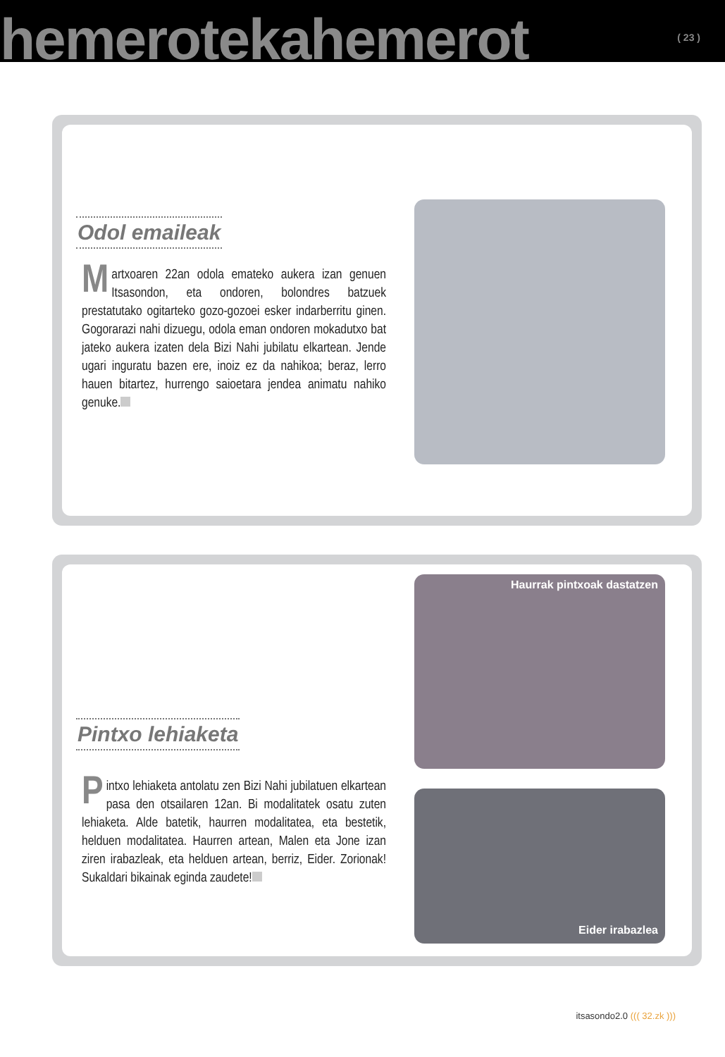hemerotekahemerot ( 23 )
Odol emaileak
Martxoaren 22an odola emateko aukera izan genuen Itsasondon, eta ondoren, bolondres batzuek prestatutako ogitarteko gozo-gozoei esker indarberritu ginen. Gogorarazi nahi dizuegu, odola eman ondoren mokadutxo bat jateko aukera izaten dela Bizi Nahi jubilatu elkartean. Jende ugari inguratu bazen ere, inoiz ez da nahikoa; beraz, lerro hauen bitartez, hurrengo saioetara jendea animatu nahiko genuke.
Pintxo lehiaketa
Pintxo lehiaketa antolatu zen Bizi Nahi jubilatuen elkartean pasa den otsailaren 12an. Bi modalitatek osatu zuten lehiaketa. Alde batetik, haurren modalitatea, eta bestetik, helduen modalitatea. Haurren artean, Malen eta Jone izan ziren irabazleak, eta helduen artean, berriz, Eider. Zorionak! Sukaldari bikainak eginda zaudete!
Haurrak pintxoak dastatzen
Eider irabazlea
itsasondo2.0 ((( 32.zk )))